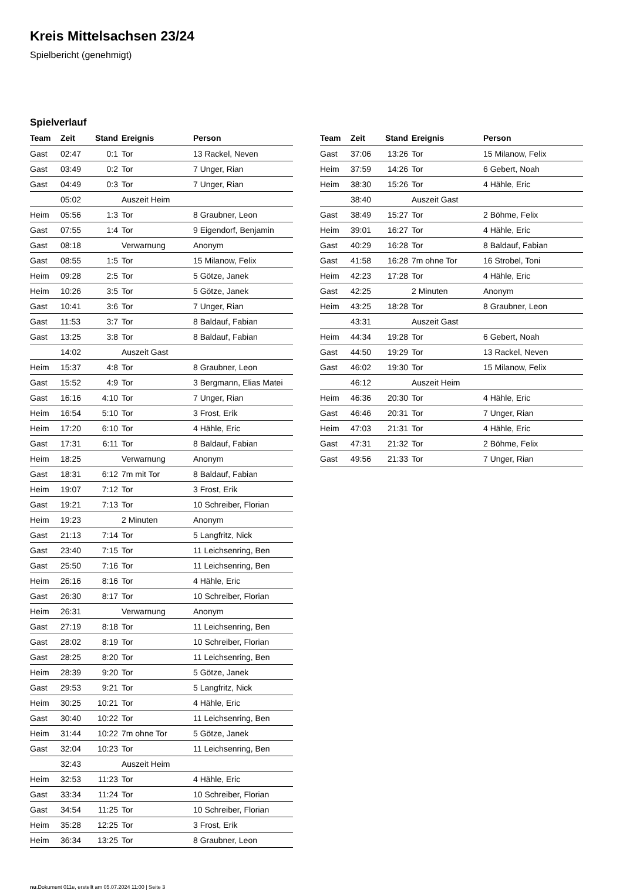Kreis Mittelsachsen 23/24
Spielbericht (genehmigt)
Spielverlauf
| Team | Zeit | Stand | Ereignis | Person |
| --- | --- | --- | --- | --- |
| Gast | 02:47 | 0:1 | Tor | 13 Rackel, Neven |
| Gast | 03:49 | 0:2 | Tor | 7 Unger, Rian |
| Gast | 04:49 | 0:3 | Tor | 7 Unger, Rian |
| | 05:02 | | Auszeit Heim | |
| Heim | 05:56 | 1:3 | Tor | 8 Graubner, Leon |
| Gast | 07:55 | 1:4 | Tor | 9 Eigendorf, Benjamin |
| Gast | 08:18 | | Verwarnung | Anonym |
| Gast | 08:55 | 1:5 | Tor | 15 Milanow, Felix |
| Heim | 09:28 | 2:5 | Tor | 5 Götze, Janek |
| Heim | 10:26 | 3:5 | Tor | 5 Götze, Janek |
| Gast | 10:41 | 3:6 | Tor | 7 Unger, Rian |
| Gast | 11:53 | 3:7 | Tor | 8 Baldauf, Fabian |
| Gast | 13:25 | 3:8 | Tor | 8 Baldauf, Fabian |
| | 14:02 | | Auszeit Gast | |
| Heim | 15:37 | 4:8 | Tor | 8 Graubner, Leon |
| Gast | 15:52 | 4:9 | Tor | 3 Bergmann, Elias Matei |
| Gast | 16:16 | 4:10 | Tor | 7 Unger, Rian |
| Heim | 16:54 | 5:10 | Tor | 3 Frost, Erik |
| Heim | 17:20 | 6:10 | Tor | 4 Hähle, Eric |
| Gast | 17:31 | 6:11 | Tor | 8 Baldauf, Fabian |
| Heim | 18:25 | | Verwarnung | Anonym |
| Gast | 18:31 | 6:12 | 7m mit Tor | 8 Baldauf, Fabian |
| Heim | 19:07 | 7:12 | Tor | 3 Frost, Erik |
| Gast | 19:21 | 7:13 | Tor | 10 Schreiber, Florian |
| Heim | 19:23 | | 2 Minuten | Anonym |
| Gast | 21:13 | 7:14 | Tor | 5 Langfritz, Nick |
| Gast | 23:40 | 7:15 | Tor | 11 Leichsenring, Ben |
| Gast | 25:50 | 7:16 | Tor | 11 Leichsenring, Ben |
| Heim | 26:16 | 8:16 | Tor | 4 Hähle, Eric |
| Gast | 26:30 | 8:17 | Tor | 10 Schreiber, Florian |
| Heim | 26:31 | | Verwarnung | Anonym |
| Gast | 27:19 | 8:18 | Tor | 11 Leichsenring, Ben |
| Gast | 28:02 | 8:19 | Tor | 10 Schreiber, Florian |
| Gast | 28:25 | 8:20 | Tor | 11 Leichsenring, Ben |
| Heim | 28:39 | 9:20 | Tor | 5 Götze, Janek |
| Gast | 29:53 | 9:21 | Tor | 5 Langfritz, Nick |
| Heim | 30:25 | 10:21 | Tor | 4 Hähle, Eric |
| Gast | 30:40 | 10:22 | Tor | 11 Leichsenring, Ben |
| Heim | 31:44 | 10:22 | 7m ohne Tor | 5 Götze, Janek |
| Gast | 32:04 | 10:23 | Tor | 11 Leichsenring, Ben |
| | 32:43 | | Auszeit Heim | |
| Heim | 32:53 | 11:23 | Tor | 4 Hähle, Eric |
| Gast | 33:34 | 11:24 | Tor | 10 Schreiber, Florian |
| Gast | 34:54 | 11:25 | Tor | 10 Schreiber, Florian |
| Heim | 35:28 | 12:25 | Tor | 3 Frost, Erik |
| Heim | 36:34 | 13:25 | Tor | 8 Graubner, Leon |
| Team | Zeit | Stand | Ereignis | Person |
| --- | --- | --- | --- | --- |
| Gast | 37:06 | 13:26 | Tor | 15 Milanow, Felix |
| Heim | 37:59 | 14:26 | Tor | 6 Gebert, Noah |
| Heim | 38:30 | 15:26 | Tor | 4 Hähle, Eric |
| | 38:40 | | Auszeit Gast | |
| Gast | 38:49 | 15:27 | Tor | 2 Böhme, Felix |
| Heim | 39:01 | 16:27 | Tor | 4 Hähle, Eric |
| Gast | 40:29 | 16:28 | Tor | 8 Baldauf, Fabian |
| Gast | 41:58 | 16:28 | 7m ohne Tor | 16 Strobel, Toni |
| Heim | 42:23 | 17:28 | Tor | 4 Hähle, Eric |
| Gast | 42:25 | | 2 Minuten | Anonym |
| Heim | 43:25 | 18:28 | Tor | 8 Graubner, Leon |
| | 43:31 | | Auszeit Gast | |
| Heim | 44:34 | 19:28 | Tor | 6 Gebert, Noah |
| Gast | 44:50 | 19:29 | Tor | 13 Rackel, Neven |
| Gast | 46:02 | 19:30 | Tor | 15 Milanow, Felix |
| | 46:12 | | Auszeit Heim | |
| Heim | 46:36 | 20:30 | Tor | 4 Hähle, Eric |
| Gast | 46:46 | 20:31 | Tor | 7 Unger, Rian |
| Heim | 47:03 | 21:31 | Tor | 4 Hähle, Eric |
| Gast | 47:31 | 21:32 | Tor | 2 Böhme, Felix |
| Gast | 49:56 | 21:33 | Tor | 7 Unger, Rian |
nu.Dokument 011e, erstellt am 05.07.2024 11:00 | Seite 3